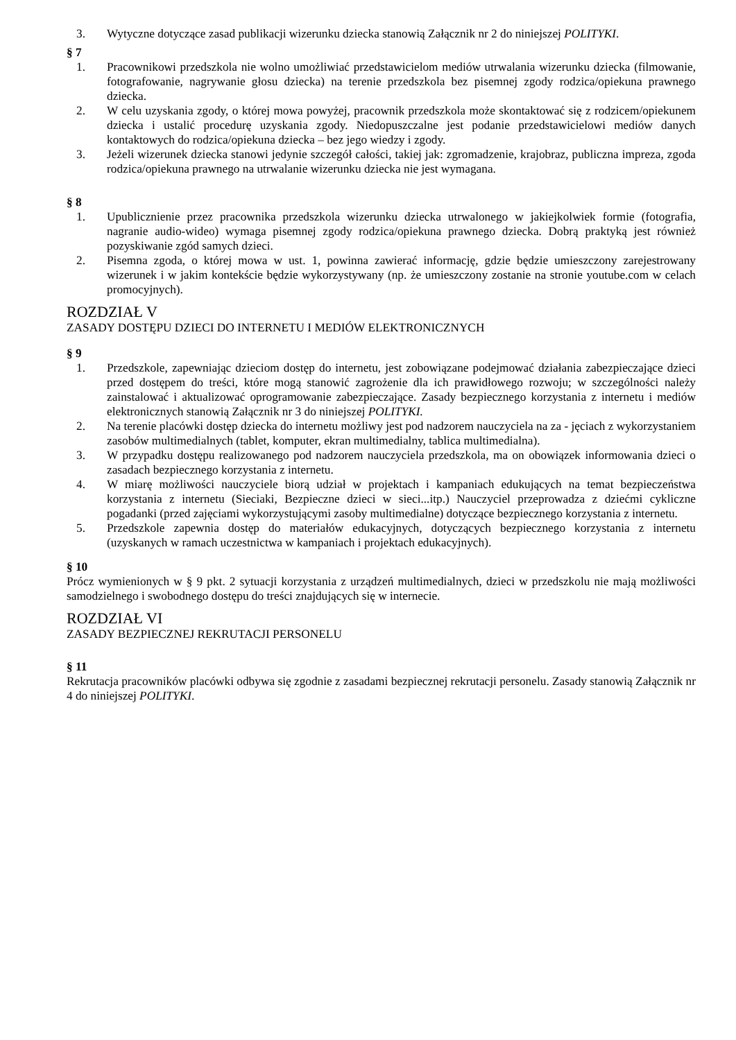3. Wytyczne dotyczące zasad publikacji wizerunku dziecka stanowią Załącznik nr 2 do niniejszej POLITYKI.
§ 7
1. Pracownikowi przedszkola nie wolno umożliwiać przedstawicielom mediów utrwalania wizerunku dziecka (filmowanie, fotografowanie, nagrywanie głosu dziecka) na terenie przedszkola bez pisemnej zgody rodzica/opiekuna prawnego dziecka.
2. W celu uzyskania zgody, o której mowa powyżej, pracownik przedszkola może skontaktować się z rodzicem/opiekunem dziecka i ustalić procedurę uzyskania zgody. Niedopuszczalne jest podanie przedstawicielowi mediów danych kontaktowych do rodzica/opiekuna dziecka – bez jego wiedzy i zgody.
3. Jeżeli wizerunek dziecka stanowi jedynie szczegół całości, takiej jak: zgromadzenie, krajobraz, publiczna impreza, zgoda rodzica/opiekuna prawnego na utrwalanie wizerunku dziecka nie jest wymagana.
§ 8
1. Upublicznienie przez pracownika przedszkola wizerunku dziecka utrwalonego w jakiejkolwiek formie (fotografia, nagranie audio-wideo) wymaga pisemnej zgody rodzica/opiekuna prawnego dziecka. Dobrą praktyką jest również pozyskiwanie zgód samych dzieci.
2. Pisemna zgoda, o której mowa w ust. 1, powinna zawierać informację, gdzie będzie umieszczony zarejestrowany wizerunek i w jakim kontekście będzie wykorzystywany (np. że umieszczony zostanie na stronie youtube.com w celach promocyjnych).
ROZDZIAŁ V
ZASADY DOSTĘPU DZIECI DO INTERNETU I MEDIÓW ELEKTRONICZNYCH
§ 9
1. Przedszkole, zapewniając dzieciom dostęp do internetu, jest zobowiązane podejmować działania zabezpieczające dzieci przed dostępem do treści, które mogą stanowić zagrożenie dla ich prawidłowego rozwoju; w szczególności należy zainstalować i aktualizować oprogramowanie zabezpieczające. Zasady bezpiecznego korzystania z internetu i mediów elektronicznych stanowią Załącznik nr 3 do niniejszej POLITYKI.
2. Na terenie placówki dostęp dziecka do internetu możliwy jest pod nadzorem nauczyciela na za - jęciach z wykorzystaniem zasobów multimedialnych (tablet, komputer, ekran multimedialny, tablica multimedialna).
3. W przypadku dostępu realizowanego pod nadzorem nauczyciela przedszkola, ma on obowiązek informowania dzieci o zasadach bezpiecznego korzystania z internetu.
4. W miarę możliwości nauczyciele biorą udział w projektach i kampaniach edukujących na temat bezpieczeństwa korzystania z internetu (Sieciaki, Bezpieczne dzieci w sieci...itp.) Nauczyciel przeprowadza z dziećmi cykliczne pogadanki (przed zajęciami wykorzystującymi zasoby multimedialne) dotyczące bezpiecznego korzystania z internetu.
5. Przedszkole zapewnia dostęp do materiałów edukacyjnych, dotyczących bezpiecznego korzystania z internetu (uzyskanych w ramach uczestnictwa w kampaniach i projektach edukacyjnych).
§ 10
Prócz wymienionych w § 9 pkt. 2 sytuacji korzystania z urządzeń multimedialnych, dzieci w przedszkolu nie mają możliwości samodzielnego i swobodnego dostępu do treści znajdujących się w internecie.
ROZDZIAŁ VI
ZASADY BEZPIECZNEJ REKRUTACJI PERSONELU
§ 11
Rekrutacja pracowników placówki odbywa się zgodnie z zasadami bezpiecznej rekrutacji personelu. Zasady stanowią Załącznik nr 4 do niniejszej POLITYKI.